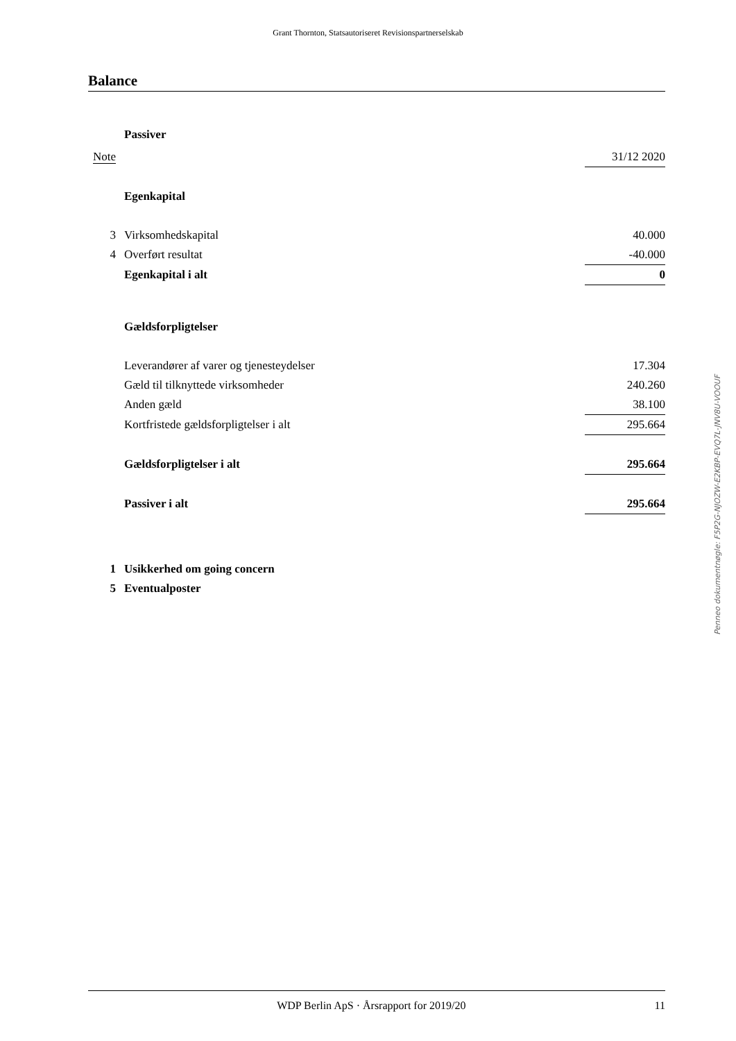Grant Thornton, Statsautoriseret Revisionspartnerselskab
Balance
| | Passiver | |
| Note | | 31/12 2020 |
| | Egenkapital | |
| 3 | Virksomhedskapital | 40.000 |
| 4 | Overført resultat | -40.000 |
| | Egenkapital i alt | 0 |
| | Gældsforpligtelser | |
| | Leverandører af varer og tjenesteydelser | 17.304 |
| | Gæld til tilknyttede virksomheder | 240.260 |
| | Anden gæld | 38.100 |
| | Kortfristede gældsforpligtelser i alt | 295.664 |
| | Gældsforpligtelser i alt | 295.664 |
| | Passiver i alt | 295.664 |
| 1 | Usikkerhed om going concern | |
| 5 | Eventualposter | |
Penneo dokumentnøgle: F5P2G-NJOZW-E2KBP-EVQ7L-JNV8U-VOOUF
WDP Berlin ApS · Årsrapport for 2019/20 11